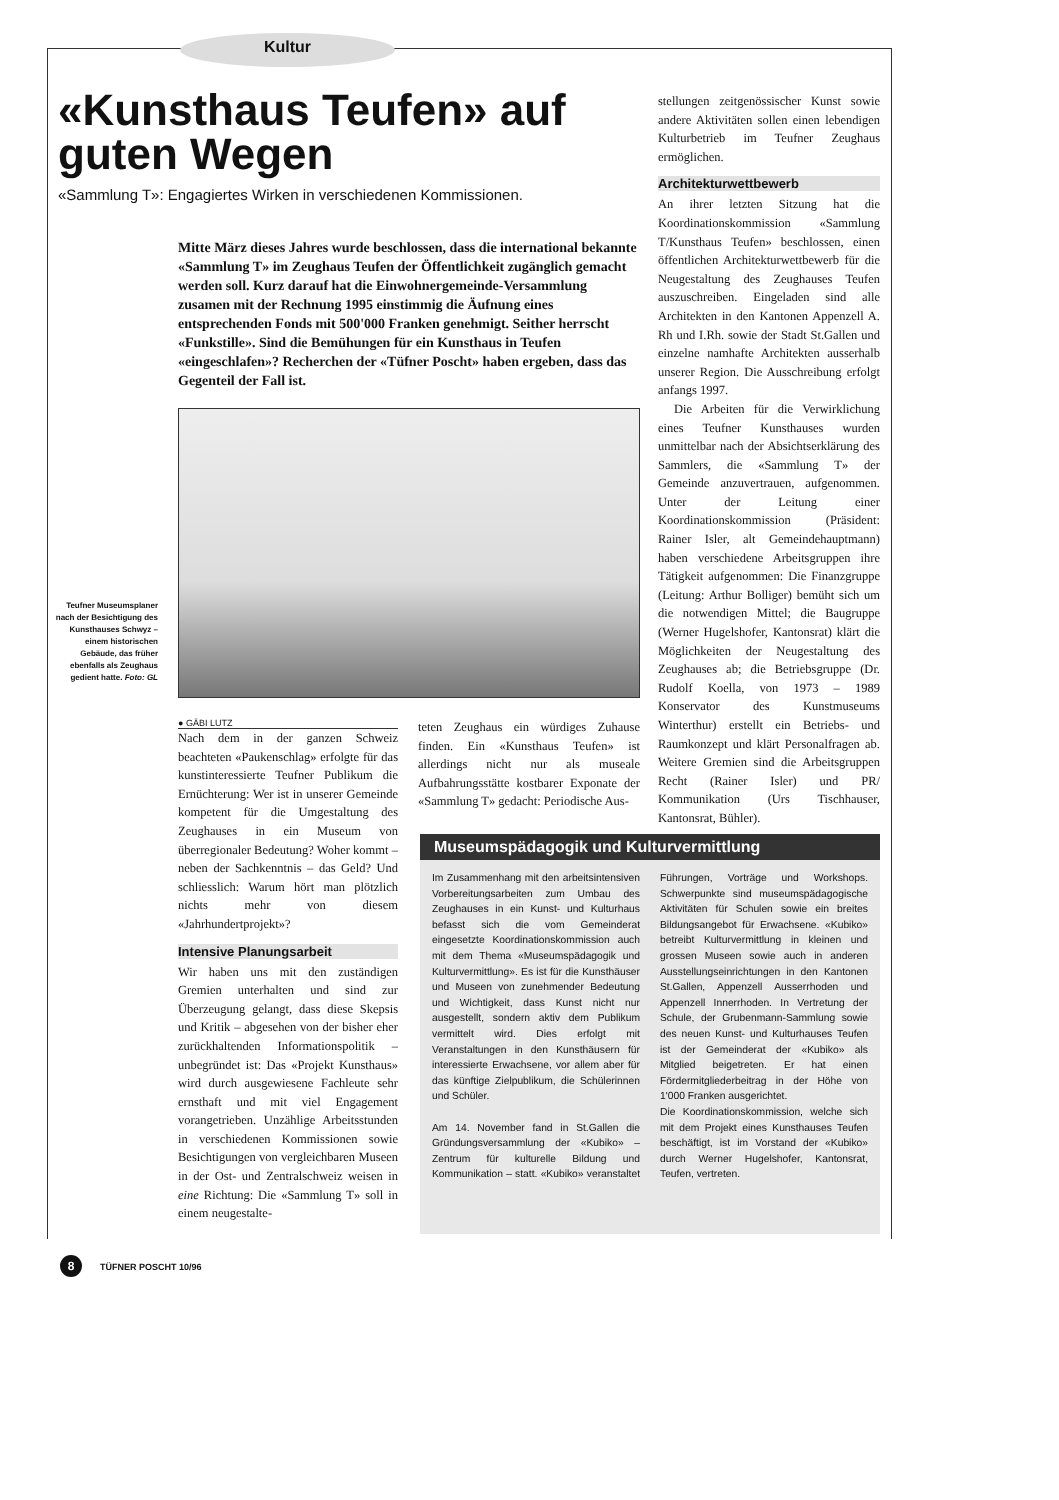Kultur
«Kunsthaus Teufen» auf guten Wegen
«Sammlung T»: Engagiertes Wirken in verschiedenen Kommissionen.
Mitte März dieses Jahres wurde beschlossen, dass die international bekannte «Sammlung T» im Zeughaus Teufen der Öffentlichkeit zugänglich gemacht werden soll. Kurz darauf hat die Einwohnergemeinde-Versammlung zusamen mit der Rechnung 1995 einstimmig die Äufnung eines entsprechenden Fonds mit 500'000 Franken genehmigt. Seither herrscht «Funkstille». Sind die Bemühungen für ein Kunsthaus in Teufen «eingeschlafen»? Recherchen der «Tüfner Poscht» haben ergeben, dass das Gegenteil der Fall ist.
Teufner Museumsplaner nach der Besichtigung des Kunsthauses Schwyz – einem historischen Gebäude, das früher ebenfalls als Zeughaus gedient hatte. Foto: GL
● GÄBI LUTZ
Nach dem in der ganzen Schweiz beachteten «Paukenschlag» erfolgte für das kunstinteressierte Teufner Publikum die Ernüchterung: Wer ist in unserer Gemeinde kompetent für die Umgestaltung des Zeughauses in ein Museum von überregionaler Bedeutung? Woher kommt – neben der Sachkenntnis – das Geld? Und schliesslich: Warum hört man plötzlich nichts mehr von diesem «Jahrhundertprojekt»?
Intensive Planungsarbeit
Wir haben uns mit den zuständigen Gremien unterhalten und sind zur Überzeugung gelangt, dass diese Skepsis und Kritik – abgesehen von der bisher eher zurückhaltenden Informationspolitik – unbegründet ist: Das «Projekt Kunsthaus» wird durch ausgewiesene Fachleute sehr ernsthaft und mit viel Engagement vorangetrieben. Unzählige Arbeitsstunden in verschiedenen Kommissionen sowie Besichtigungen von vergleichbaren Museen in der Ost- und Zentralschweiz weisen in eine Richtung: Die «Sammlung T» soll in einem neugestalte-
teten Zeughaus ein würdiges Zuhause finden. Ein «Kunsthaus Teufen» ist allerdings nicht nur als museale Aufbahrungsstätte kostbarer Exponate der «Sammlung T» gedacht: Periodische Aus-
stellungen zeitgenössischer Kunst sowie andere Aktivitäten sollen einen lebendigen Kulturbetrieb im Teufner Zeughaus ermöglichen.
Architekturwettbewerb
An ihrer letzten Sitzung hat die Koordinationskommission «Sammlung T/Kunsthaus Teufen» beschlossen, einen öffentlichen Architekturwettbewerb für die Neugestaltung des Zeughauses Teufen auszuschreiben. Eingeladen sind alle Architekten in den Kantonen Appenzell A. Rh und I.Rh. sowie der Stadt St.Gallen und einzelne namhafte Architekten ausserhalb unserer Region. Die Ausschreibung erfolgt anfangs 1997.
Die Arbeiten für die Verwirklichung eines Teufner Kunsthauses wurden unmittelbar nach der Absichtserklärung des Sammlers, die «Sammlung T» der Gemeinde anzuvertrauen, aufgenommen. Unter der Leitung einer Koordinationskommission (Präsident: Rainer Isler, alt Gemeindehauptmann) haben verschiedene Arbeitsgruppen ihre Tätigkeit aufgenommen: Die Finanzgruppe (Leitung: Arthur Bolliger) bemüht sich um die notwendigen Mittel; die Baugruppe (Werner Hugelshofer, Kantonsrat) klärt die Möglichkeiten der Neugestaltung des Zeughauses ab; die Betriebsgruppe (Dr. Rudolf Koella, von 1973 – 1989 Konservator des Kunstmuseums Winterthur) erstellt ein Betriebs- und Raumkonzept und klärt Personalfragen ab. Weitere Gremien sind die Arbeitsgruppen Recht (Rainer Isler) und PR/ Kommunikation (Urs Tischhauser, Kantonsrat, Bühler).
Museumspädagogik und Kulturvermittlung
Im Zusammenhang mit den arbeitsintensiven Vorbereitungsarbeiten zum Umbau des Zeughauses in ein Kunst- und Kulturhaus befasst sich die vom Gemeinderat eingesetzte Koordinationskommission auch mit dem Thema «Museumspädagogik und Kulturvermittlung». Es ist für die Kunsthäuser und Museen von zunehmender Bedeutung und Wichtigkeit, dass Kunst nicht nur ausgestellt, sondern aktiv dem Publikum vermittelt wird. Dies erfolgt mit Veranstaltungen in den Kunsthäusern für interessierte Erwachsene, vor allem aber für das künftige Zielpublikum, die Schülerinnen und Schüler.
Am 14. November fand in St.Gallen die Gründungsversammlung der «Kubiko» – Zentrum für kulturelle Bildung und Kommunikation – statt. «Kubiko» veranstaltet Führungen, Vorträge und Workshops. Schwerpunkte sind museumspädagogische Aktivitäten für Schulen sowie ein breites Bildungsangebot für Erwachsene. «Kubiko» betreibt Kulturvermittlung in kleinen und grossen Museen sowie auch in anderen Ausstellungseinrichtungen in den Kantonen St.Gallen, Appenzell Ausserrhoden und Appenzell Innerrhoden. In Vertretung der Schule, der Grubenmann-Sammlung sowie des neuen Kunst- und Kulturhauses Teufen ist der Gemeinderat der «Kubiko» als Mitglied beigetreten. Er hat einen Fördermitgliederbeitrag in der Höhe von 1'000 Franken ausgerichtet.
Die Koordinationskommission, welche sich mit dem Projekt eines Kunsthauses Teufen beschäftigt, ist im Vorstand der «Kubiko» durch Werner Hugelshofer, Kantonsrat, Teufen, vertreten.
8 TÜFNER POSCHT 10/96